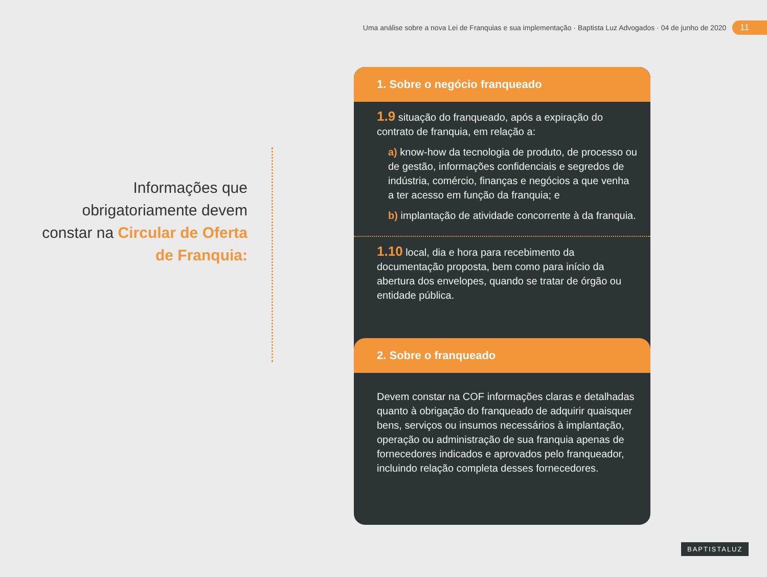Uma análise sobre a nova Lei de Franquias e sua implementação · Baptista Luz Advogados · 04 de junho de 2020 11
Informações que obrigatoriamente devem constar na Circular de Oferta de Franquia:
1. Sobre o negócio franqueado
1.9 situação do franqueado, após a expiração do contrato de franquia, em relação a:
a) know-how da tecnologia de produto, de processo ou de gestão, informações confidenciais e segredos de indústria, comércio, finanças e negócios a que venha a ter acesso em função da franquia; e
b) implantação de atividade concorrente à da franquia.
1.10 local, dia e hora para recebimento da documentação proposta, bem como para início da abertura dos envelopes, quando se tratar de órgão ou entidade pública.
2. Sobre o franqueado
Devem constar na COF informações claras e detalhadas quanto à obrigação do franqueado de adquirir quaisquer bens, serviços ou insumos necessários à implantação, operação ou administração de sua franquia apenas de fornecedores indicados e aprovados pelo franqueador, incluindo relação completa desses fornecedores.
BAPTISTALUZ